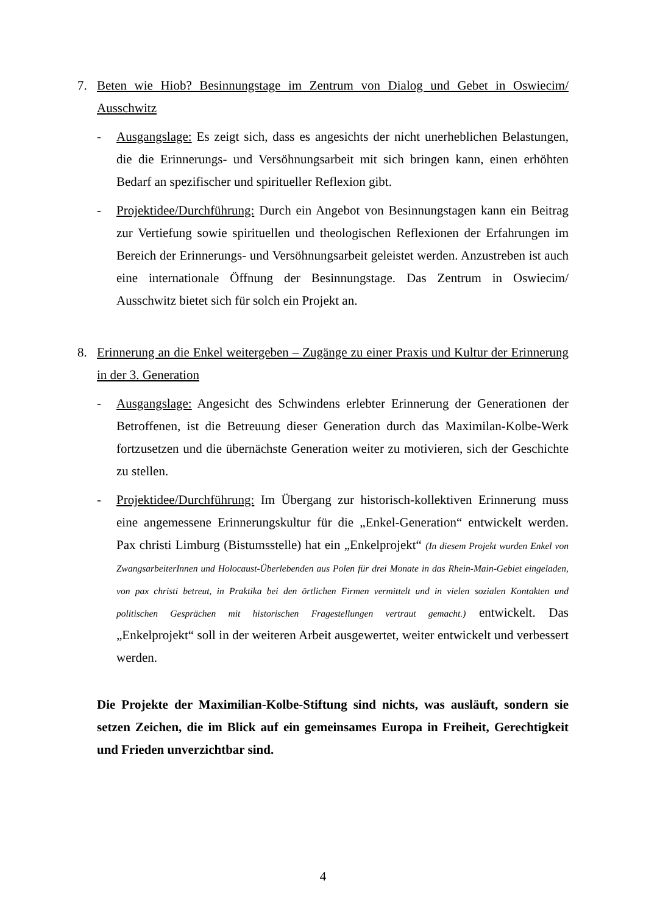7. Beten wie Hiob? Besinnungstage im Zentrum von Dialog und Gebet in Oswiecim/ Ausschwitz
- Ausgangslage: Es zeigt sich, dass es angesichts der nicht unerheblichen Belastungen, die die Erinnerungs- und Versöhnungsarbeit mit sich bringen kann, einen erhöhten Bedarf an spezifischer und spiritueller Reflexion gibt.
- Projektidee/Durchführung: Durch ein Angebot von Besinnungstagen kann ein Beitrag zur Vertiefung sowie spirituellen und theologischen Reflexionen der Erfahrungen im Bereich der Erinnerungs- und Versöhnungsarbeit geleistet werden. Anzustreben ist auch eine internationale Öffnung der Besinnungstage. Das Zentrum in Oswiecim/ Ausschwitz bietet sich für solch ein Projekt an.
8. Erinnerung an die Enkel weitergeben – Zugänge zu einer Praxis und Kultur der Erinnerung in der 3. Generation
- Ausgangslage: Angesicht des Schwindens erlebter Erinnerung der Generationen der Betroffenen, ist die Betreuung dieser Generation durch das Maximilan-Kolbe-Werk fortzusetzen und die übernächste Generation weiter zu motivieren, sich der Geschichte zu stellen.
- Projektidee/Durchführung: Im Übergang zur historisch-kollektiven Erinnerung muss eine angemessene Erinnerungskultur für die „Enkel-Generation“ entwickelt werden. Pax christi Limburg (Bistumsstelle) hat ein „Enkelprojekt“ (In diesem Projekt wurden Enkel von ZwangsarbeiterInnen und Holocaust-Überlebenden aus Polen für drei Monate in das Rhein-Main-Gebiet eingeladen, von pax christi betreut, in Praktika bei den örtlichen Firmen vermittelt und in vielen sozialen Kontakten und politischen Gesprächen mit historischen Fragestellungen vertraut gemacht.) entwickelt. Das „Enkelprojekt“ soll in der weiteren Arbeit ausgewertet, weiter entwickelt und verbessert werden.
Die Projekte der Maximilian-Kolbe-Stiftung sind nichts, was ausläuft, sondern sie setzen Zeichen, die im Blick auf ein gemeinsames Europa in Freiheit, Gerechtigkeit und Frieden unverzichtbar sind.
4